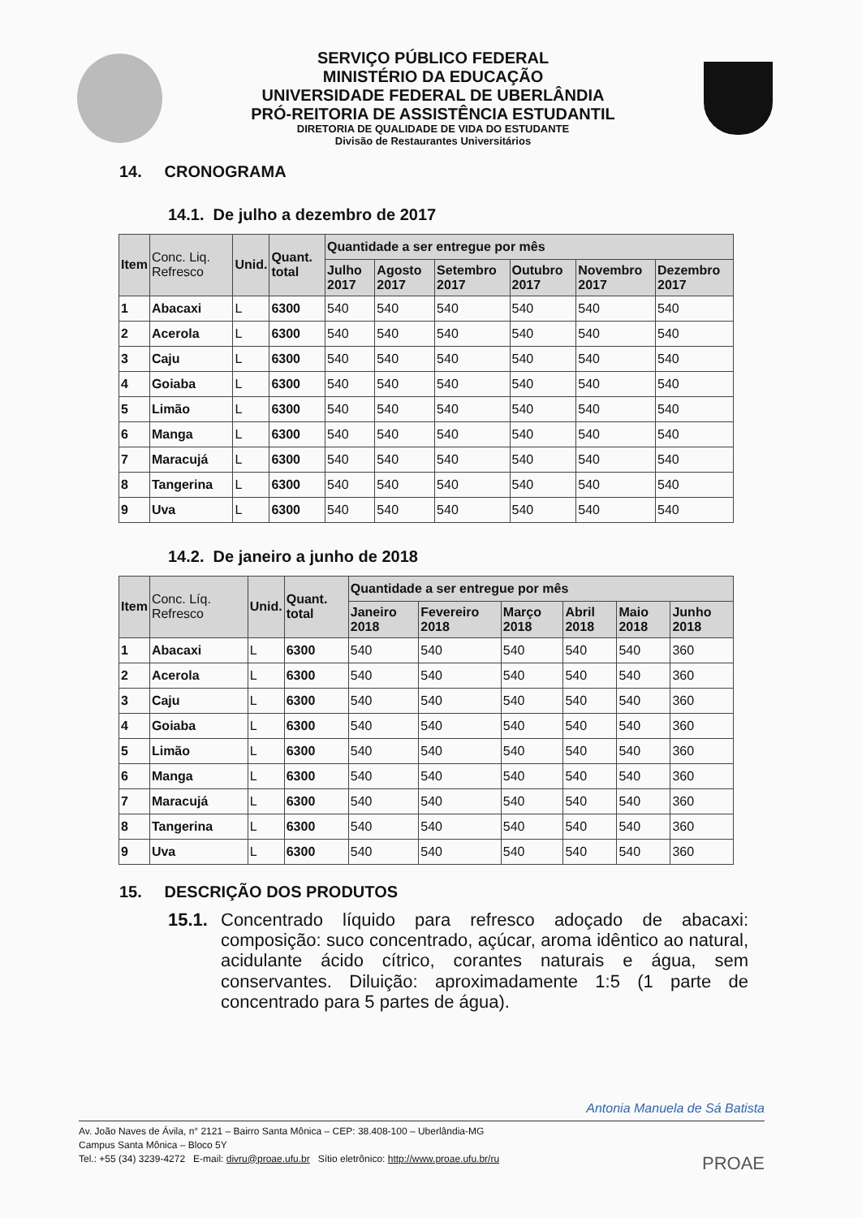SERVIÇO PÚBLICO FEDERAL
MINISTÉRIO DA EDUCAÇÃO
UNIVERSIDADE FEDERAL DE UBERLÂNDIA
PRÓ-REITORIA DE ASSISTÊNCIA ESTUDANTIL
DIRETORIA DE QUALIDADE DE VIDA DO ESTUDANTE
Divisão de Restaurantes Universitários
14. CRONOGRAMA
14.1. De julho a dezembro de 2017
| Item | Conc. Liq. Refresco | Unid. | Quant. total | Quantidade a ser entregue por mês | | | | | |
| --- | --- | --- | --- | --- | --- | --- | --- | --- | --- |
| | | | | Julho 2017 | Agosto 2017 | Setembro 2017 | Outubro 2017 | Novembro 2017 | Dezembro 2017 |
| 1 | Abacaxi | L | 6300 | 540 | 540 | 540 | 540 | 540 | 540 |
| 2 | Acerola | L | 6300 | 540 | 540 | 540 | 540 | 540 | 540 |
| 3 | Caju | L | 6300 | 540 | 540 | 540 | 540 | 540 | 540 |
| 4 | Goiaba | L | 6300 | 540 | 540 | 540 | 540 | 540 | 540 |
| 5 | Limão | L | 6300 | 540 | 540 | 540 | 540 | 540 | 540 |
| 6 | Manga | L | 6300 | 540 | 540 | 540 | 540 | 540 | 540 |
| 7 | Maracujá | L | 6300 | 540 | 540 | 540 | 540 | 540 | 540 |
| 8 | Tangerina | L | 6300 | 540 | 540 | 540 | 540 | 540 | 540 |
| 9 | Uva | L | 6300 | 540 | 540 | 540 | 540 | 540 | 540 |
14.2. De janeiro a junho de 2018
| Item | Conc. Líq. Refresco | Unid. | Quant. total | Quantidade a ser entregue por mês | | | | | |
| --- | --- | --- | --- | --- | --- | --- | --- | --- | --- |
| | | | | Janeiro 2018 | Fevereiro 2018 | Março 2018 | Abril 2018 | Maio 2018 | Junho 2018 |
| 1 | Abacaxi | L | 6300 | 540 | 540 | 540 | 540 | 540 | 360 |
| 2 | Acerola | L | 6300 | 540 | 540 | 540 | 540 | 540 | 360 |
| 3 | Caju | L | 6300 | 540 | 540 | 540 | 540 | 540 | 360 |
| 4 | Goiaba | L | 6300 | 540 | 540 | 540 | 540 | 540 | 360 |
| 5 | Limão | L | 6300 | 540 | 540 | 540 | 540 | 540 | 360 |
| 6 | Manga | L | 6300 | 540 | 540 | 540 | 540 | 540 | 360 |
| 7 | Maracujá | L | 6300 | 540 | 540 | 540 | 540 | 540 | 360 |
| 8 | Tangerina | L | 6300 | 540 | 540 | 540 | 540 | 540 | 360 |
| 9 | Uva | L | 6300 | 540 | 540 | 540 | 540 | 540 | 360 |
15. DESCRIÇÃO DOS PRODUTOS
15.1.
Concentrado líquido para refresco adoçado de abacaxi: composição: suco concentrado, açúcar, aroma idêntico ao natural, acidulante ácido cítrico, corantes naturais e água, sem conservantes. Diluição: aproximadamente 1:5 (1 parte de concentrado para 5 partes de água).
Antonia Manuela de Sá Batista
Av. João Naves de Ávila, n° 2121 – Bairro Santa Mônica – CEP: 38.408-100 – Uberlândia-MG
Campus Santa Mônica – Bloco 5Y
Tel.: +55 (34) 3239-4272 E-mail: divru@proae.ufu.br Sítio eletrônico: http://www.proae.ufu.br/ru
PROAE